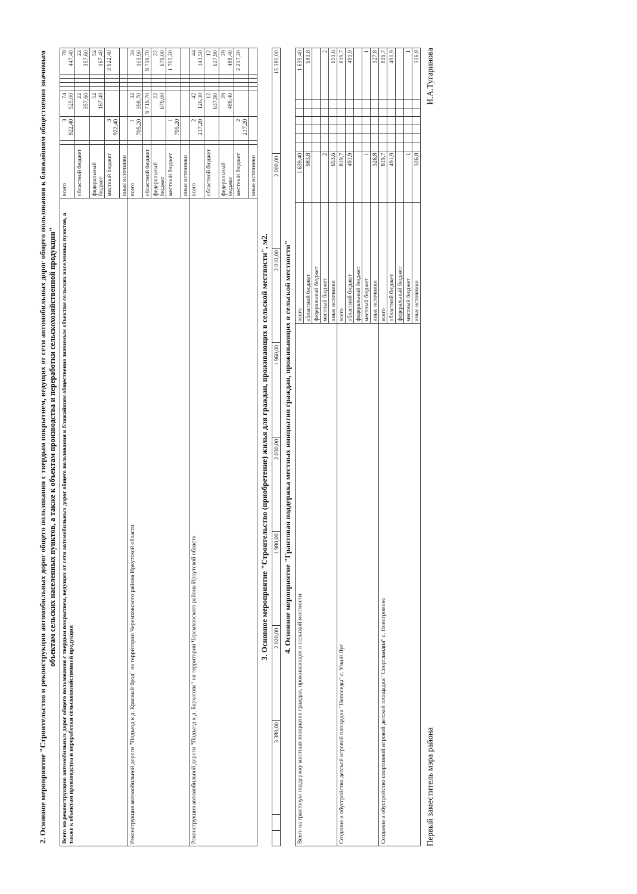2. Основное мероприятие "Строительство и реконструкция автомобильных дорог общего пользования с твердым покрытием, ведущих от сети автомобильных дорог общего пользования к ближайшим общественно значимым объектам сельских населенных пунктов, а также к объектам производства и переработки сельскохозяйственной продукции"
| Всего на реконструкцию автомобильных дорог общего пользования с твердым покрытием, ведущих от сети автомобильных дорог общего пользования к ближайшим общественно значимым объектам сельских населенных пунктов, а также к объектам производства и переработки сельскохозяйственной продукции | всего | | 3 922,40 | 74 525,00 | | | | | 78 447,40 |
| | областной бюджет | | | 22 357,60 | | | | | 22 357,60 |
| | федеральный бюджет | | | 52 167,40 | | | | | 52 167,40 |
| | местный бюджет | | 3 922,40 | | | | | | 3 922,40 |
| | иные источники | | | | | | | | |
| Реконструкция автомобильной дороги "Подъезд к д. Красный брод" на территории Черемховского района Иркутской области | всего | | 1 705,20 | 32 398,70 | | | | | 34 103,90 |
| | областной бюджет | | | 9 719,70 | | | | | 9 719,70 |
| | федеральный бюджет | | | 22 679,00 | | | | | 22 679,00 |
| | местный бюджет | | 1 705,20 | | | | | | 1 705,20 |
| | иные источники | | | | | | | | |
| Реконструкция автомобильной дороги "Подъезд к д. Бархатова" на территории Черемховского района Иркутской области | всего | | 2 217,20 | 42 126,30 | | | | | 44 343,50 |
| | областной бюджет | | | 12 637,90 | | | | | 12 637,90 |
| | федеральный бюджет | | | 29 488,40 | | | | | 29 488,40 |
| | местный бюджет | | 2 217,20 | | | | | | 2 217,20 |
| | иные источники | | | | | | | | |
3. Основное мероприятие "Строительство (приобретение) жилья для граждан, проживающих в сельской местности", м2.
| | | 3 380,00 | 2 020,00 | 1 980,00 | 2 030,00 | 1 960,00 | 2 010,00 | 2 000,00 | 15 380,00 |
4. Основное мероприятие "Грантовая поддержка местных инициатив граждан, проживающих в сельской местности"
| Всего на грантовую поддержку местных инициатив граждан, проживающих в сельской местности | всего | 1 639,40 | | | | | | | 1 639,40 |
| | областной бюджет | 983,8 | | | | | | | 983,8 |
| | федеральный бюджет | | | | | | | | |
| | местный бюджет | 2 | | | | | | | 2 |
| | иные источники | 653,6 | | | | | | | 653,6 |
| Создание и обустройство детской игровой площадки "Непоседы" с. Узкий Луг | всего | 819,7 | | | | | | | 819,7 |
| | областной бюджет | 491,9 | | | | | | | 491,9 |
| | федеральный бюджет | | | | | | | | |
| | местный бюджет | 1 | | | | | | | 1 |
| | иные источники | 326,8 | | | | | | | 327,8 |
| Создание и обустройство спортивной игровой детской площадки "Спортландия" с. Новогромово | всего | 819,7 | | | | | | | 819,7 |
| | областной бюджет | 491,9 | | | | | | | 491,9 |
| | федеральный бюджет | | | | | | | | |
| | местный бюджет | 1 | | | | | | | 1 |
| | иные источники | 326,8 | | | | | | | 326,8 |
Первый заместитель мэра района И.А.Тугаринова